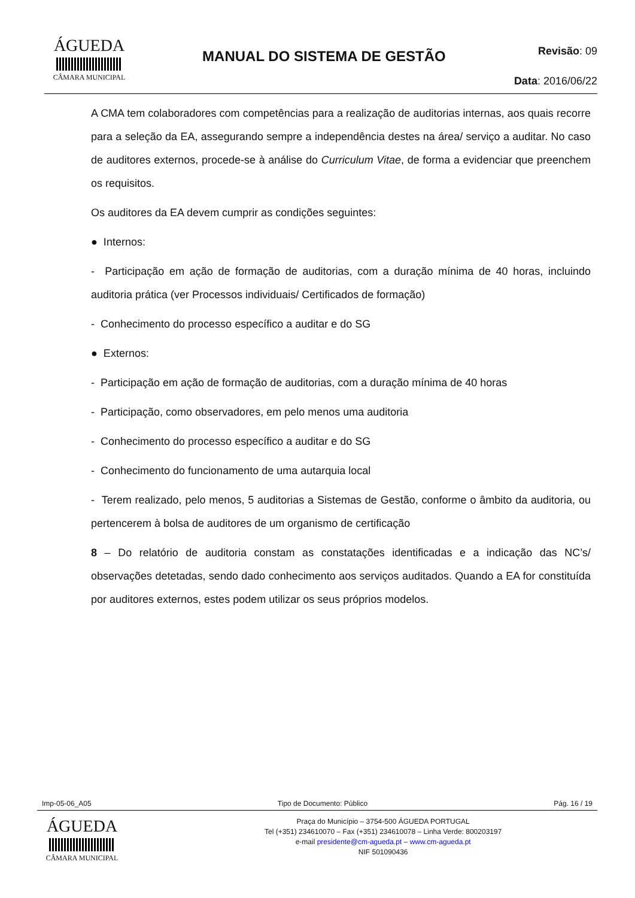ÁGUEDA
CÂMARA MUNICIPAL
MANUAL DO SISTEMA DE GESTÃO
Revisão: 09
Data: 2016/06/22
A CMA tem colaboradores com competências para a realização de auditorias internas, aos quais recorre para a seleção da EA, assegurando sempre a independência destes na área/ serviço a auditar. No caso de auditores externos, procede-se à análise do Curriculum Vitae, de forma a evidenciar que preenchem os requisitos.
Os auditores da EA devem cumprir as condições seguintes:
● Internos:
- Participação em ação de formação de auditorias, com a duração mínima de 40 horas, incluindo auditoria prática (ver Processos individuais/ Certificados de formação)
- Conhecimento do processo específico a auditar e do SG
● Externos:
- Participação em ação de formação de auditorias, com a duração mínima de 40 horas
- Participação, como observadores, em pelo menos uma auditoria
- Conhecimento do processo específico a auditar e do SG
- Conhecimento do funcionamento de uma autarquia local
- Terem realizado, pelo menos, 5 auditorias a Sistemas de Gestão, conforme o âmbito da auditoria, ou pertencerem à bolsa de auditores de um organismo de certificação
8 – Do relatório de auditoria constam as constatações identificadas e a indicação das NC’s/ observações detetadas, sendo dado conhecimento aos serviços auditados. Quando a EA for constituída por auditores externos, estes podem utilizar os seus próprios modelos.
Imp-05-06_A05 Tipo de Documento: Público Pág. 16 / 19
ÁGUEDA
CÂMARA MUNICIPAL
Praça do Município – 3754-500 ÁGUEDA PORTUGAL
Tel (+351) 234610070 – Fax (+351) 234610078 – Linha Verde: 800203197
e-mail presidente@cm-agueda.pt – www.cm-agueda.pt
NIF 501090436